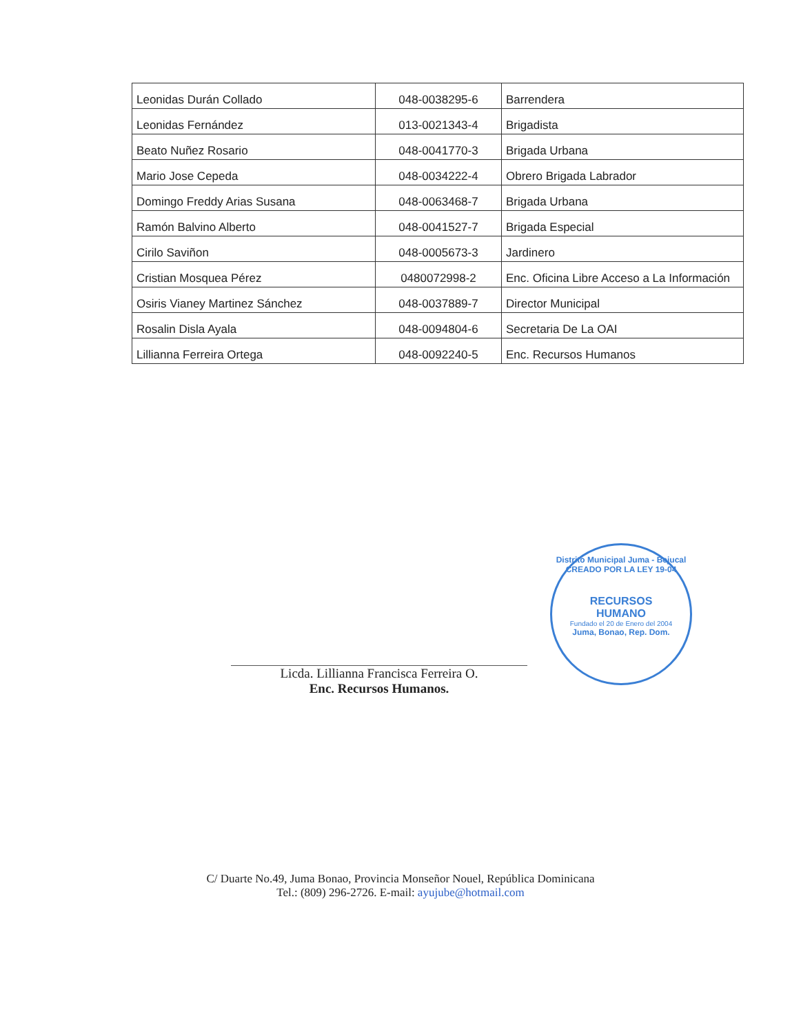| Leonidas Durán Collado | 048-0038295-6 | Barrendera |
| Leonidas Fernández | 013-0021343-4 | Brigadista |
| Beato Nuñez Rosario | 048-0041770-3 | Brigada Urbana |
| Mario Jose Cepeda | 048-0034222-4 | Obrero Brigada Labrador |
| Domingo Freddy Arias Susana | 048-0063468-7 | Brigada Urbana |
| Ramón Balvino Alberto | 048-0041527-7 | Brigada Especial |
| Cirilo Saviñon | 048-0005673-3 | Jardinero |
| Cristian Mosquea Pérez | 0480072998-2 | Enc. Oficina Libre Acceso a La Información |
| Osiris Vianey Martinez Sánchez | 048-0037889-7 | Director Municipal |
| Rosalin Disla Ayala | 048-0094804-6 | Secretaria De La OAI |
| Lillianna Ferreira Ortega | 048-0092240-5 | Enc. Recursos Humanos |
Licda. Lillianna Francisca Ferreira O.
Enc. Recursos Humanos.
Distrito Municipal Juma - Bejucal
CREADO POR LA LEY 19-04
RECURSOS
HUMANO
Fundado el 20 de Enero del 2004
Juma, Bonao, Rep. Dom.
C/ Duarte No.49, Juma Bonao, Provincia Monseñor Nouel, República Dominicana
Tel.: (809) 296-2726. E-mail: ayujube@hotmail.com